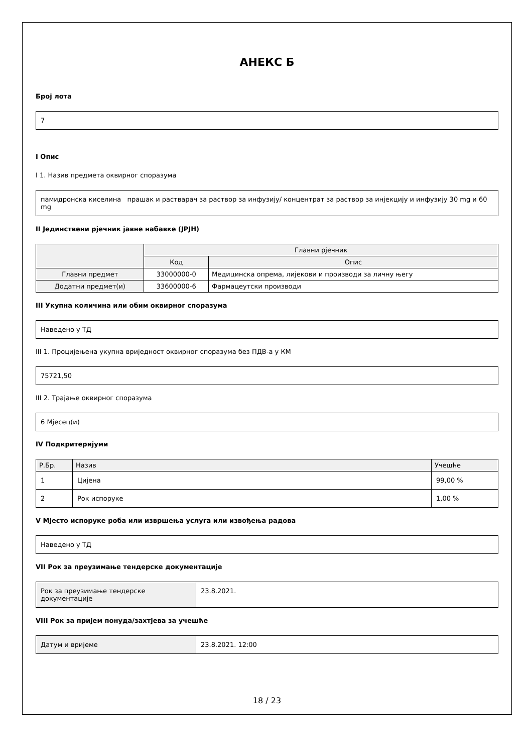АНЕКС Б
Број лота
7
I Опис
I 1. Назив предмета оквирног споразума
памидронска киселина прашак и растварач за раствор за инфузију/ концентрат за раствор за инјекцију и инфузију 30 mg и 60 mg
II Јединствени рјечник јавне набавке (JPJH)
| | Главни рјечник | |
| --- | --- | --- |
| | Код | Опис |
| Главни предмет | 33000000-0 | Медицинска опрема, лијекови и производи за личну његу |
| Додатни предмет(и) | 33600000-6 | Фармацеутски производи |
III Укупна количина или обим оквирног споразума
Наведено у ТД
III 1. Процијењена укупна вриједност оквирног споразума без ПДВ-а у КМ
75721,50
III 2. Трајање оквирног споразума
6 Мјесец(и)
IV Подкритеријуми
| Р.Бр. | Назив | Учешће |
| --- | --- | --- |
| 1 | Цијена | 99,00 % |
| 2 | Рок испоруке | 1,00 % |
V Мјесто испоруке роба или извршења услуга или извођења радова
Наведено у ТД
VII Рок за преузимање тендерске документације
| Рок за преузимање тендерске документације | 23.8.2021. |
VIII Рок за пријем понуда/захтјева за учешће
| Датум и вријеме | 23.8.2021. 12:00 |
18 / 23